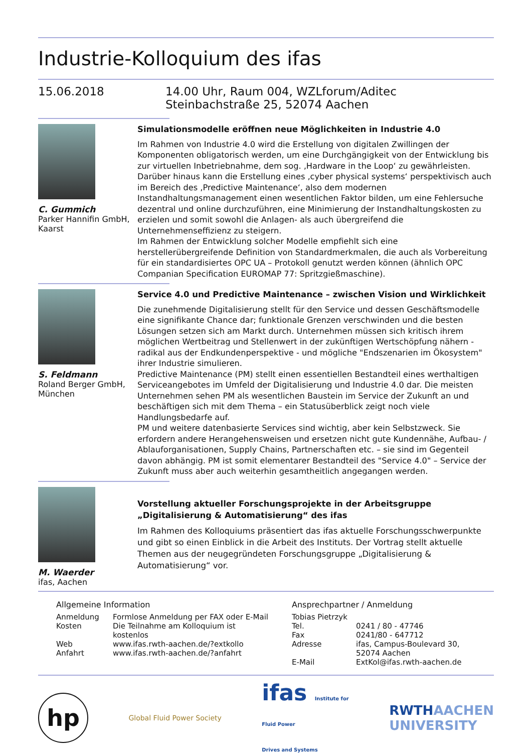Industrie-Kolloquium des ifas
15.06.2018 14.00 Uhr, Raum 004, WZLforum/Aditec
Steinbachstraße 25, 52074 Aachen
C. Gummich
Parker Hannifin GmbH,
Kaarst
Simulationsmodelle eröffnen neue Möglichkeiten in Industrie 4.0
Im Rahmen von Industrie 4.0 wird die Erstellung von digitalen Zwillingen der Komponenten obligatorisch werden, um eine Durchgängigkeit von der Entwicklung bis zur virtuellen Inbetriebnahme, dem sog. ‚Hardware in the Loop‘ zu gewährleisten.
Darüber hinaus kann die Erstellung eines ‚cyber physical systems‘ perspektivisch auch im Bereich des ‚Predictive Maintenance‘, also dem modernen Instandhaltungsmanagement einen wesentlichen Faktor bilden, um eine Fehlersuche dezentral und online durchzuführen, eine Minimierung der Instandhaltungskosten zu erzielen und somit sowohl die Anlagen- als auch übergreifend die Unternehmenseffizienz zu steigern.
Im Rahmen der Entwicklung solcher Modelle empfiehlt sich eine herstellerübergreifende Definition von Standardmerkmalen, die auch als Vorbereitung für ein standardisiertes OPC UA – Protokoll genutzt werden können (ähnlich OPC Companian Specification EUROMAP 77: Spritzgießmaschine).
S. Feldmann
Roland Berger GmbH,
München
Service 4.0 und Predictive Maintenance – zwischen Vision und Wirklichkeit
Die zunehmende Digitalisierung stellt für den Service und dessen Geschäftsmodelle eine signifikante Chance dar; funktionale Grenzen verschwinden und die besten Lösungen setzen sich am Markt durch. Unternehmen müssen sich kritisch ihrem möglichen Wertbeitrag und Stellenwert in der zukünftigen Wertschöpfung nähern - radikal aus der Endkundenperspektive - und mögliche "Endszenarien im Ökosystem" ihrer Industrie simulieren.
Predictive Maintenance (PM) stellt einen essentiellen Bestandteil eines werthaltigen Serviceangebotes im Umfeld der Digitalisierung und Industrie 4.0 dar. Die meisten Unternehmen sehen PM als wesentlichen Baustein im Service der Zukunft an und beschäftigen sich mit dem Thema – ein Statusüberblick zeigt noch viele Handlungsbedarfe auf.
PM und weitere datenbasierte Services sind wichtig, aber kein Selbstzweck. Sie erfordern andere Herangehensweisen und ersetzen nicht gute Kundennähe, Aufbau- / Ablauforganisationen, Supply Chains, Partnerschaften etc. – sie sind im Gegenteil davon abhängig. PM ist somit elementarer Bestandteil des "Service 4.0" – Service der Zukunft muss aber auch weiterhin gesamtheitlich angegangen werden.
M. Waerder
ifas, Aachen
Vorstellung aktueller Forschungsprojekte in der Arbeitsgruppe „Digitalisierung & Automatisierung“ des ifas
Im Rahmen des Kolloquiums präsentiert das ifas aktuelle Forschungsschwerpunkte und gibt so einen Einblick in die Arbeit des Instituts. Der Vortrag stellt aktuelle Themen aus der neugegründeten Forschungsgruppe „Digitalisierung & Automatisierung“ vor.
Allgemeine Information
| Anmeldung | Formlose Anmeldung per FAX oder E-Mail |
| Kosten | Die Teilnahme am Kolloquium ist kostenlos |
| Web | www.ifas.rwth-aachen.de/?extkollo |
| Anfahrt | www.ifas.rwth-aachen.de/?anfahrt |
Ansprechpartner / Anmeldung
| Tobias Pietrzyk | |
| Tel. | 0241 / 80 - 47746 |
| Fax | 0241/80 - 647712 |
| Adresse | ifas, Campus-Boulevard 30, 52074 Aachen |
| E-Mail | ExtKol@ifas.rwth-aachen.de |
hp
Global Fluid Power Society
ifas Institute for
Fluid Power
Drives and Systems
RWTHAACHEN
UNIVERSITY